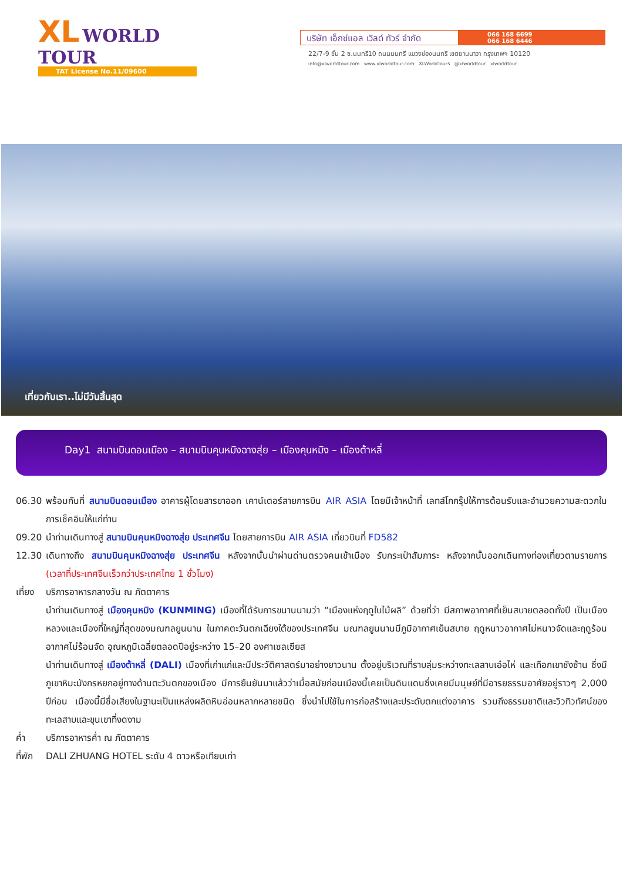XL WORLD
TOUR
TAT License No.11/09600
บริษัท เอ็กซ์แอล เวิลด์ ทัวร์ จำกัด
066 168 6699
066 168 6446
22/7-9 ชั้น 2 ซ.นนทรี10 ถนนนนทรี แขวงช่องนนทรี เขตยานนาวา กรุงเทพฯ 10120
info@xlworldtour.com www.xlworldtour.com XLWorldTours @xlworldtour xlworldtour
เที่ยวกับเรา..ไม่มีวันสิ้นสุด
Day1 สนามบินดอนเมือง – สนามบินคุนหมิงฉางสุ่ย – เมืองคุนหมิง – เมืองต้าหลี่
06.30 พร้อมกันที่ สนามบินดอนเมือง อาคารผู้โดยสารขาออก เคาน์เตอร์สายการบิน AIR ASIA โดยมีเจ้าหน้าที่ เลทส์โกกรุ๊ปให้การต้อนรับและอำนวยความสะดวกในการเช็คอินให้แก่ท่าน
09.20 นำท่านเดินทางสู่ สนามบินคุนหมิงฉางสุ่ย ประเทศจีน โดยสายการบิน AIR ASIA เที่ยวบินที่ FD582
12.30 เดินทางถึง สนามบินคุนหมิงฉางสุ่ย ประเทศจีน หลังจากนั้นนำผ่านด่านตรวจคนเข้าเมือง รับกระเป๋าสัมภาระ หลังจากนั้นออกเดินทางท่องเที่ยวตามรายการ (เวลาที่ประเทศจีนเร็วกว่าประเทศไทย 1 ชั่วโมง)
เที่ยง
บริการอาหารกลางวัน ณ ภัตตาคาร
นำท่านเดินทางสู่ เมืองคุนหมิง (KUNMING) เมืองที่ได้รับการขนานนามว่า “เมืองแห่งฤดูใบไม้ผลิ” ด้วยที่ว่า มีสภาพอากาศที่เย็นสบายตลอดทั้งปี เป็นเมืองหลวงและเมืองที่ใหญ่ที่สุดของมณฑลยูนนาน ในภาคตะวันตกเฉียงใต้ของประเทศจีน มณฑลยูนนานมีภูมิอากาศเย็นสบาย ฤดูหนาวอากาศไม่หนาวจัดและฤดูร้อนอากาศไม่ร้อนจัด อุณหภูมิเฉลี่ยตลอดปีอยู่ระหว่าง 15–20 องศาเซลเซียส
นำท่านเดินทางสู่ เมืองต้าหลี่ (DALI) เมืองที่เก่าแก่และมีประวัติศาสตร์มาอย่างยาวนาน ตั้งอยู่บริเวณที่ราบลุ่มระหว่างทะเลสาบเอ๋อไห่ และเทือกเขาชังซ้าน ซึ่งมีภูเขาหิมะมังกรหยกอยู่ทางด้านตะวันตกของเมือง มีการยืนยันมาแล้วว่าเมื่อสมัยก่อนเมืองนี้เคยเป็นดินแดนซึ่งเคยมีมนุษย์ที่มีอารยธรรมอาศัยอยู่ราวๆ 2,000 ปีก่อน เมืองนี้มีชื่อเสียงในฐานะเป็นแหล่งผลิตหินอ่อนหลากหลายชนิด ซึ่งนำไปใช้ในการก่อสร้างและประดับตกแต่งอาคาร รวมถึงธรรมชาติและวิวทิวทัศน์ของทะเลสาบและขุนเขาที่งดงาม
ค่ำ บริการอาหารค่ำ ณ ภัตตาคาร
ที่พัก
DALI ZHUANG HOTEL ระดับ 4 ดาวหรือเทียบเท่า